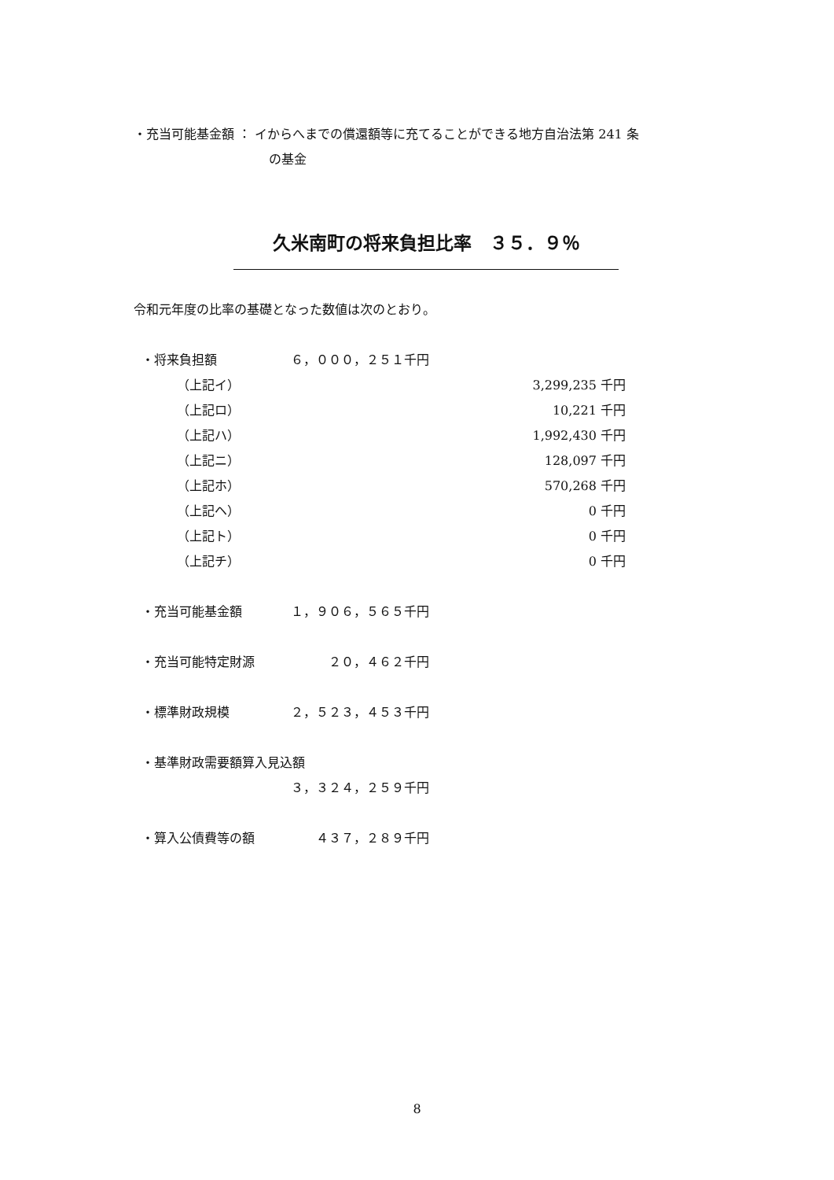・充当可能基金額 ： イからへまでの償還額等に充てることができる地方自治法第 241 条
の基金
久米南町の将来負担比率　３５．９％
令和元年度の比率の基礎となった数値は次のとおり。
| ・将来負担額 | ６，０００，２５１千円 | |
| （上記イ） | | 3,299,235 千円 |
| （上記ロ） | | 10,221 千円 |
| （上記ハ） | | 1,992,430 千円 |
| （上記ニ） | | 128,097 千円 |
| （上記ホ） | | 570,268 千円 |
| （上記ヘ） | | 0 千円 |
| （上記ト） | | 0 千円 |
| （上記チ） | | 0 千円 |
| ・充当可能基金額 | １，９０６，５６５千円 | |
| ・充当可能特定財源 | ２０，４６２千円 | |
| ・標準財政規模 | ２，５２３，４５３千円 | |
| ・基準財政需要額算入見込額 | | |
| | ３，３２４，２５９千円 | |
| ・算入公債費等の額 | ４３７，２８９千円 | |
8